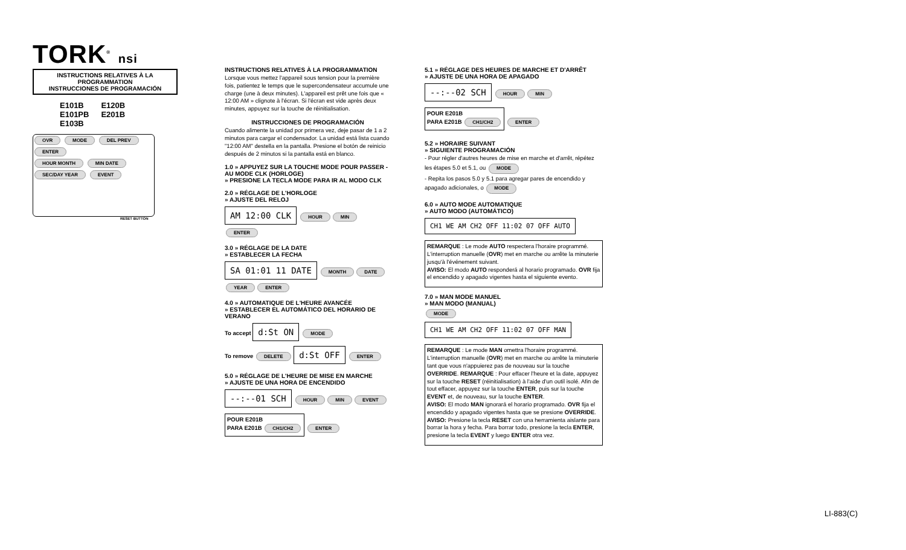TORK<sup>®</sup> nsi
INSTRUCTIONS RELATIVES À LA PROGRAMMATION
INSTRUCCIONES DE PROGRAMACIÓN
E101B
E101PB
E103B
E120B
E201B
OVR MODE DEL PREV ENTER
HOUR MONTH MIN DATE SEC/DAY YEAR EVENT
RESET BUTTON
INSTRUCTIONS RELATIVES À LA PROGRAMMATION
Lorsque vous mettez l'appareil sous tension pour la première fois, patientez le temps que le supercondensateur accumule une charge (une à deux minutes). L'appareil est prêt une fois que « 12:00 AM » clignote à l'écran. Si l'écran est vide après deux minutes, appuyez sur la touche de réinitialisation.
INSTRUCCIONES DE PROGRAMACIÓN
Cuando alimente la unidad por primera vez, deje pasar de 1 a 2 minutos para cargar el condensador. La unidad está lista cuando "12:00 AM" destella en la pantalla. Presione el botón de reinicio después de 2 minutos si la pantalla está en blanco.
1.0 » APPUYEZ SUR LA TOUCHE MODE POUR PASSER -AU MODE CLK (HORLOGE)
» PRESIONE LA TECLA MODE PARA IR AL MODO CLK
2.0 » RÉGLAGE DE L'HORLOGE
» AJUSTE DEL RELOJ
AM 12:00 CLK HOUR MIN ENTER
3.0 » RÉGLAGE DE LA DATE
» ESTABLECER LA FECHA
SA 01:01 11 DATE MONTH DATE YEAR ENTER
4.0 » AUTOMATIQUE DE L'HEURE AVANCÉE
» ESTABLECER EL AUTOMÁTICO DEL HORARIO DE VERANO
To accept d:St ON MODE
To remove DELETE d:St OFF ENTER
5.0 » RÉGLAGE DE L'HEURE DE MISE EN MARCHE
» AJUSTE DE UNA HORA DE ENCENDIDO
--:--01 SCH HOUR MIN EVENT
POUR E201B
PARA E201B CH1/CH2 ENTER
5.1 » RÉGLAGE DES HEURES DE MARCHE ET D'ARRÊT
» AJUSTE DE UNA HORA DE APAGADO
--:--02 SCH HOUR MIN
POUR E201B
PARA E201B CH1/CH2 ENTER
5.2 » HORAIRE SUIVANT
» SIGUIENTE PROGRAMACIÓN
- Pour régler d'autres heures de mise en marche et d'arrêt, répétez les étapes 5.0 et 5.1, ou MODE
- Repita los pasos 5.0 y 5.1 para agregar pares de encendido y apagado adicionales, o MODE
6.0 » AUTO MODE AUTOMATIQUE
» AUTO MODO (AUTOMÁTICO)
CH1 WE AM CH2 OFF 11:02 07 OFF AUTO
REMARQUE : Le mode AUTO respectera l'horaire programmé. L'interruption manuelle (OVR) met en marche ou arrête la minuterie jusqu'à l'événement suivant.
AVISO: El modo AUTO responderá al horario programado. OVR fija el encendido y apagado vigentes hasta el siguiente evento.
7.0 » MAN MODE MANUEL
» MAN MODO (MANUAL)
MODE CH1 WE AM CH2 OFF 11:02 07 OFF MAN
REMARQUE : Le mode MAN omettra l'horaire programmé. L'interruption manuelle (OVR) met en marche ou arrête la minuterie tant que vous n'appuierez pas de nouveau sur la touche OVERRIDE. REMARQUE : Pour effacer l'heure et la date, appuyez sur la touche RESET (réinitialisation) à l'aide d'un outil isolé. Afin de tout effacer, appuyez sur la touche ENTER, puis sur la touche EVENT et, de nouveau, sur la touche ENTER.
AVISO: El modo MAN ignorará el horario programado. OVR fija el encendido y apagado vigentes hasta que se presione OVERRIDE. AVISO: Presione la tecla RESET con una herramienta aislante para borrar la hora y fecha. Para borrar todo, presione la tecla ENTER, presione la tecla EVENT y luego ENTER otra vez.
LI-883(C)